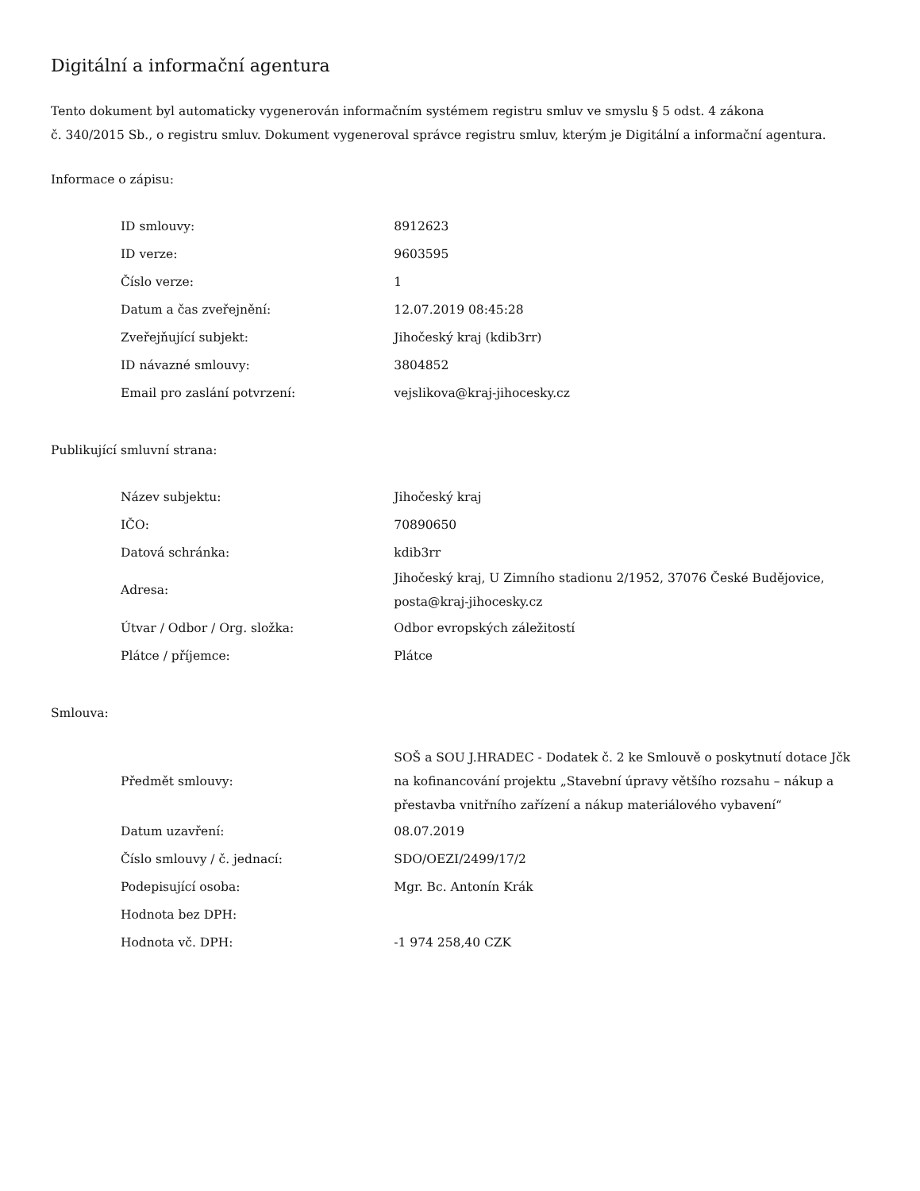Digitální a informační agentura
Tento dokument byl automaticky vygenerován informačním systémem registru smluv ve smyslu § 5 odst. 4 zákona
č. 340/2015 Sb., o registru smluv. Dokument vygeneroval správce registru smluv, kterým je Digitální a informační agentura.
Informace o zápisu:
| ID smlouvy: | 8912623 |
| ID verze: | 9603595 |
| Číslo verze: | 1 |
| Datum a čas zveřejnění: | 12.07.2019 08:45:28 |
| Zveřejňující subjekt: | Jihočeský kraj (kdib3rr) |
| ID návazné smlouvy: | 3804852 |
| Email pro zaslání potvrzení: | vejslikova@kraj-jihocesky.cz |
Publikující smluvní strana:
| Název subjektu: | Jihočeský kraj |
| IČO: | 70890650 |
| Datová schránka: | kdib3rr |
| Adresa: | Jihočeský kraj, U Zimního stadionu 2/1952, 37076 České Budějovice, posta@kraj-jihocesky.cz |
| Útvar / Odbor / Org. složka: | Odbor evropských záležitostí |
| Plátce / příjemce: | Plátce |
Smlouva:
| Předmět smlouvy: | SOŠ a SOU J.HRADEC - Dodatek č. 2 ke Smlouvě o poskytnutí dotace Jčk na kofinancování projektu „Stavební úpravy většího rozsahu – nákup a přestavba vnitřního zařízení a nákup materiálového vybavení“ |
| Datum uzavření: | 08.07.2019 |
| Číslo smlouvy / č. jednací: | SDO/OEZI/2499/17/2 |
| Podepisující osoba: | Mgr. Bc. Antonín Krák |
| Hodnota bez DPH: | |
| Hodnota vč. DPH: | -1 974 258,40 CZK |